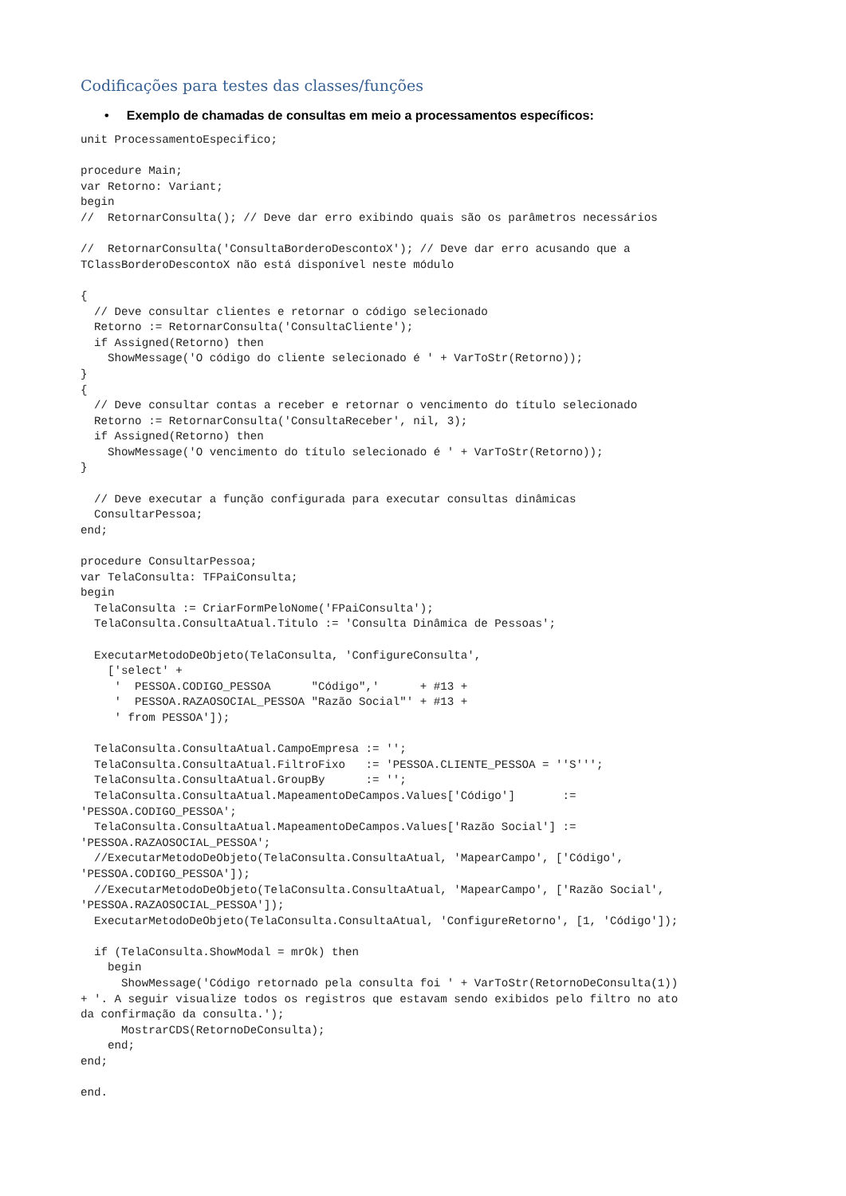Codificações para testes das classes/funções
• Exemplo de chamadas de consultas em meio a processamentos específicos:
unit ProcessamentoEspecifico;

procedure Main;
var Retorno: Variant;
begin
//  RetornarConsulta(); // Deve dar erro exibindo quais são os parâmetros necessários

//  RetornarConsulta('ConsultaBorderoDescontoX'); // Deve dar erro acusando que a
TClassBorderoDescontoX não está disponível neste módulo

{
  // Deve consultar clientes e retornar o código selecionado
  Retorno := RetornarConsulta('ConsultaCliente');
  if Assigned(Retorno) then
    ShowMessage('O código do cliente selecionado é ' + VarToStr(Retorno));
}
{
  // Deve consultar contas a receber e retornar o vencimento do título selecionado
  Retorno := RetornarConsulta('ConsultaReceber', nil, 3);
  if Assigned(Retorno) then
    ShowMessage('O vencimento do título selecionado é ' + VarToStr(Retorno));
}

  // Deve executar a função configurada para executar consultas dinâmicas
  ConsultarPessoa;
end;

procedure ConsultarPessoa;
var TelaConsulta: TFPaiConsulta;
begin
  TelaConsulta := CriarFormPeloNome('FPaiConsulta');
  TelaConsulta.ConsultaAtual.Titulo := 'Consulta Dinâmica de Pessoas';

  ExecutarMetodoDeObjeto(TelaConsulta, 'ConfigureConsulta',
    ['select' +
     '  PESSOA.CODIGO_PESSOA      "Código",'      + #13 +
     '  PESSOA.RAZAOSOCIAL_PESSOA "Razão Social"' + #13 +
     ' from PESSOA']);

  TelaConsulta.ConsultaAtual.CampoEmpresa := '';
  TelaConsulta.ConsultaAtual.FiltroFixo   := 'PESSOA.CLIENTE_PESSOA = ''S''';
  TelaConsulta.ConsultaAtual.GroupBy      := '';
  TelaConsulta.ConsultaAtual.MapeamentoDeCampos.Values['Código']       :=
'PESSOA.CODIGO_PESSOA';
  TelaConsulta.ConsultaAtual.MapeamentoDeCampos.Values['Razão Social'] :=
'PESSOA.RAZAOSOCIAL_PESSOA';
  //ExecutarMetodoDeObjeto(TelaConsulta.ConsultaAtual, 'MapearCampo', ['Código',
'PESSOA.CODIGO_PESSOA']);
  //ExecutarMetodoDeObjeto(TelaConsulta.ConsultaAtual, 'MapearCampo', ['Razão Social',
'PESSOA.RAZAOSOCIAL_PESSOA']);
  ExecutarMetodoDeObjeto(TelaConsulta.ConsultaAtual, 'ConfigureRetorno', [1, 'Código']);

  if (TelaConsulta.ShowModal = mrOk) then
    begin
      ShowMessage('Código retornado pela consulta foi ' + VarToStr(RetornoDeConsulta(1))
+ '. A seguir visualize todos os registros que estavam sendo exibidos pelo filtro no ato
da confirmação da consulta.');
      MostrarCDS(RetornoDeConsulta);
    end;
end;

end.